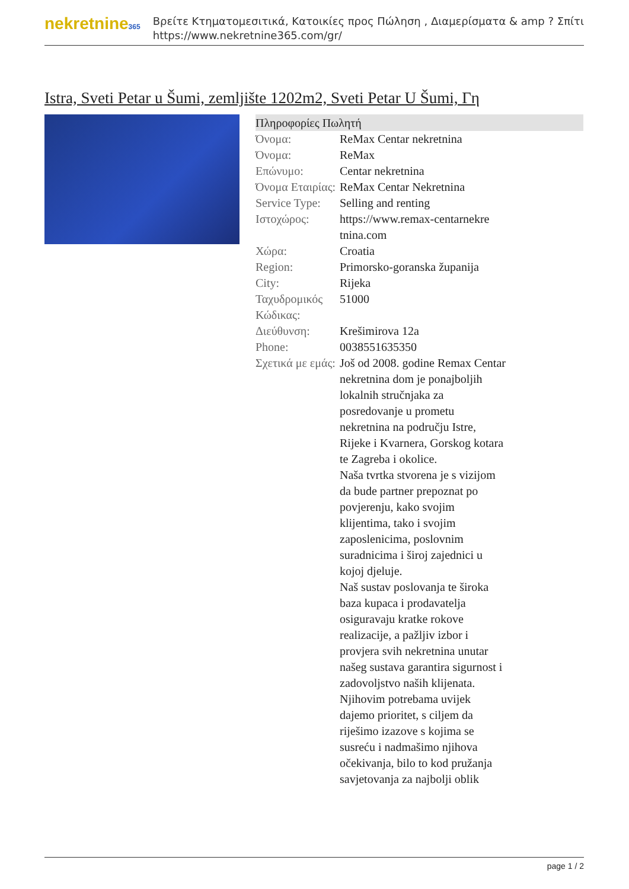nekretnine365
Βρείτε Κτηματομεσιτικά, Κατοικίες προς Πώληση , Διαμερίσματα & amp ? Σπίτι
https://www.nekretnine365.com/gr/
Istra, Sveti Petar u Šumi, zemljište 1202m2, Sveti Petar U Šumi, Γη
Πληροφορίες Πωλητή
| Όνομα: | ReMax Centar nekretnina |
| Όνομα: | ReMax |
| Επώνυμο: | Centar nekretnina |
| Όνομα Εταιρίας: | ReMax Centar Nekretnina |
| Service Type: | Selling and renting |
| Ιστοχώρος: | https://www.remax-centarnekre tnina.com |
| Χώρα: | Croatia |
| Region: | Primorsko-goranska županija |
| City: | Rijeka |
| Ταχυδρομικός Κώδικας: | 51000 |
| Διεύθυνση: | Krešimirova 12a |
| Phone: | 0038551635350 |
| Σχετικά με εμάς: | Još od 2008. godine Remax Centar nekretnina dom je ponajboljih lokalnih stručnjaka za posredovanje u prometu nekretnina na području Istre, Rijeke i Kvarnera, Gorskog kotara te Zagreba i okolice. Naša tvrtka stvorena je s vizijom da bude partner prepoznat po povjerenju, kako svojim klijentima, tako i svojim zaposlenicima, poslovnim suradnicima i široj zajednici u kojoj djeluje. Naš sustav poslovanja te široka baza kupaca i prodavatelja osiguravaju kratke rokove realizacije, a pažljiv izbor i provjera svih nekretnina unutar našeg sustava garantira sigurnost i zadovoljstvo naših klijenata. Njihovim potrebama uvijek dajemo prioritet, s ciljem da riješimo izazove s kojima se susreću i nadmašimo njihova očekivanja, bilo to kod pružanja savjetovanja za najbolji oblik |
page 1 / 2